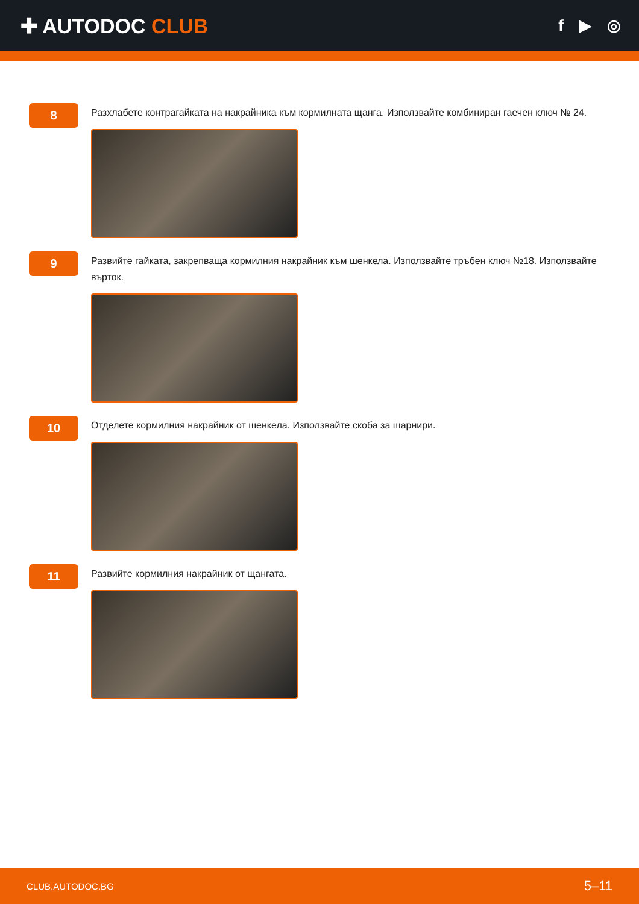✚ AUTODOC CLUB
f ▶ ◎
8
Разхлабете контрагайката на накрайника към кормилната щанга. Използвайте комбиниран гаечен ключ № 24.
9
Развийте гайката, закрепваща кормилния накрайник към шенкела. Използвайте тръбен ключ №18. Използвайте върток.
10
Отделете кормилния накрайник от шенкела. Използвайте скоба за шарнири.
11
Развийте кормилния накрайник от щангата.
CLUB.AUTODOC.BG 5–11